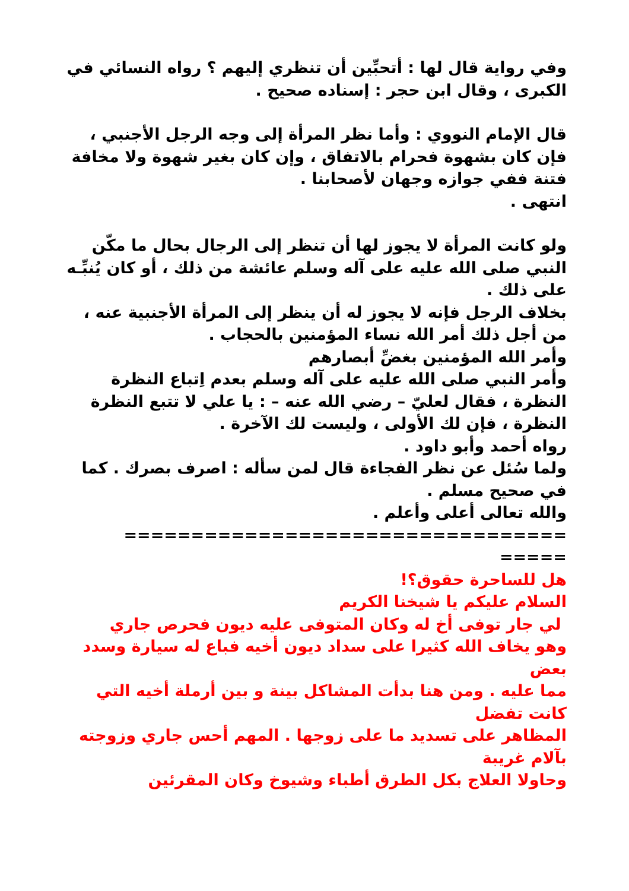وفي رواية قال لها : أتحبِّين أن تنظري إليهم ؟ رواه النسائي في الكبرى ، وقال ابن حجر : إسناده صحيح .
قال الإمام النووي : وأما نظر المرأة إلى وجه الرجل الأجنبي ، فإن كان بشهوة فحرام بالاتفاق ، وإن كان بغير شهوة ولا مخافة فتنة ففي جوازه وجهان لأصحابنا .
انتهى .
ولو كانت المرأة لا يجوز لها أن تنظر إلى الرجال بحال ما مكّن النبي صلى الله عليه على آله وسلم عائشة من ذلك ، أو كان يُنبِّـه على ذلك .
بخلاف الرجل فإنه لا يجوز له أن ينظر إلى المرأة الأجنبية عنه ، من أجل ذلك أمر الله نساء المؤمنين بالحجاب .
وأمر الله المؤمنين بغضِّ أبصارهم
وأمر النبي صلى الله عليه على آله وسلم بعدم اِتباع النظرة النظرة ، فقال لعليّ – رضي الله عنه – : يا علي لا تتبع النظرة النظرة ، فإن لك الأولى ، وليست لك الآخرة .
رواه أحمد وأبو داود .
ولما سُئل عن نظر الفجاءة قال لمن سأله : اصرف بصرك . كما في صحيح مسلم .
والله تعالى أعلى وأعلم .
=================================
=====
هل للساحرة حقوق؟!
السلام عليكم يا شيخنا الكريم
لي جار توفى أخ له وكان المتوفى عليه ديون فحرص جاري
وهو يخاف الله كثيرا على سداد ديون أخيه فباع له سيارة وسدد بعض
مما عليه . ومن هنا بدأت المشاكل بينة و بين أرملة أخيه التي كانت تفضل
المظاهر على تسديد ما على زوجها . المهم أحس جاري وزوجته بآلام غريبة
وحاولا العلاج بكل الطرق أطباء وشيوخ وكان المقرئين